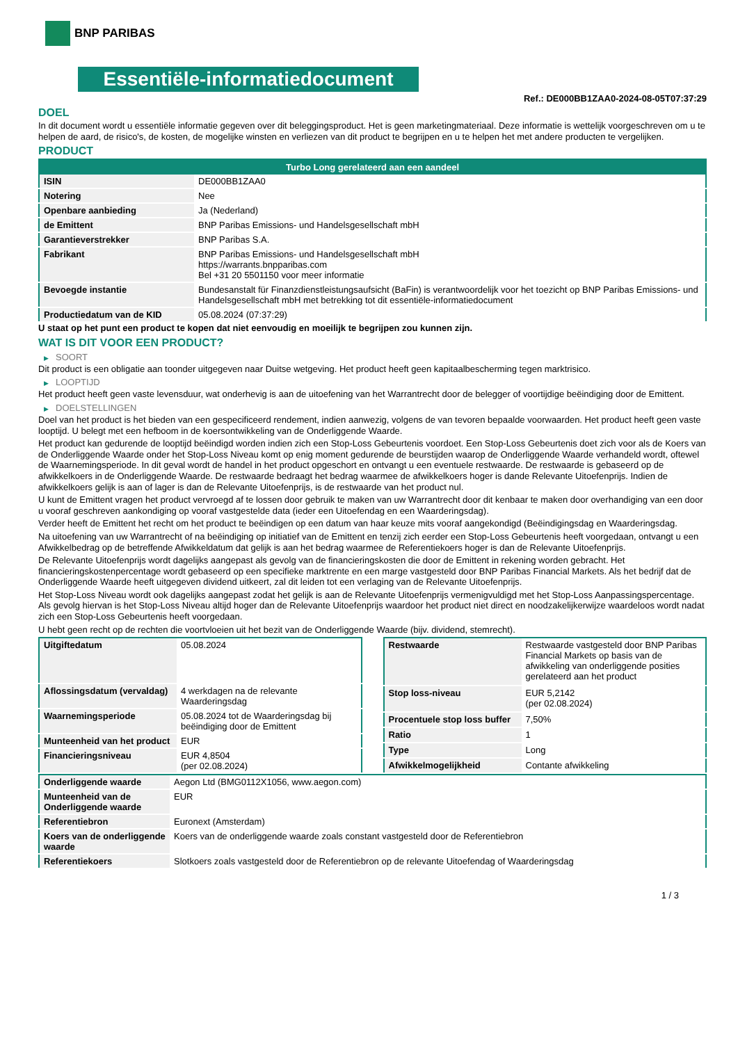BNP PARIBAS
Essentiële-informatiedocument
Ref.: DE000BB1ZAA0-2024-08-05T07:37:29
DOEL
In dit document wordt u essentiële informatie gegeven over dit beleggingsproduct. Het is geen marketingmateriaal. Deze informatie is wettelijk voorgeschreven om u te helpen de aard, de risico's, de kosten, de mogelijke winsten en verliezen van dit product te begrijpen en u te helpen het met andere producten te vergelijken.
PRODUCT
| Turbo Long gerelateerd aan een aandeel | |
| --- | --- |
| ISIN | DE000BB1ZAA0 |
| Notering | Nee |
| Openbare aanbieding | Ja (Nederland) |
| de Emittent | BNP Paribas Emissions- und Handelsgesellschaft mbH |
| Garantieverstrekker | BNP Paribas S.A. |
| Fabrikant | BNP Paribas Emissions- und Handelsgesellschaft mbH https://warrants.bnpparibas.com Bel +31 20 5501150 voor meer informatie |
| Bevoegde instantie | Bundesanstalt für Finanzdienstleistungsaufsicht (BaFin) is verantwoordelijk voor het toezicht op BNP Paribas Emissions- und Handelsgesellschaft mbH met betrekking tot dit essentiële-informatiedocument |
| Productiedatum van de KID | 05.08.2024 (07:37:29) |
U staat op het punt een product te kopen dat niet eenvoudig en moeilijk te begrijpen zou kunnen zijn.
WAT IS DIT VOOR EEN PRODUCT?
▶ SOORT
Dit product is een obligatie aan toonder uitgegeven naar Duitse wetgeving. Het product heeft geen kapitaalbescherming tegen marktrisico.
▶ LOOPTIJD
Het product heeft geen vaste levensduur, wat onderhevig is aan de uitoefening van het Warrantrecht door de belegger of voortijdige beëindiging door de Emittent.
▶ DOELSTELLINGEN
Doel van het product is het bieden van een gespecificeerd rendement, indien aanwezig, volgens de van tevoren bepaalde voorwaarden. Het product heeft geen vaste looptijd. U belegt met een hefboom in de koersontwikkeling van de Onderliggende Waarde.
Het product kan gedurende de looptijd beëindigd worden indien zich een Stop-Loss Gebeurtenis voordoet. Een Stop-Loss Gebeurtenis doet zich voor als de Koers van de Onderliggende Waarde onder het Stop-Loss Niveau komt op enig moment gedurende de beurstijden waarop de Onderliggende Waarde verhandeld wordt, oftewel de Waarnemingsperiode. In dit geval wordt de handel in het product opgeschort en ontvangt u een eventuele restwaarde. De restwaarde is gebaseerd op de afwikkelkoers in de Onderliggende Waarde. De restwaarde bedraagt het bedrag waarmee de afwikkelkoers hoger is dande Relevante Uitoefenprijs. Indien de afwikkelkoers gelijk is aan of lager is dan de Relevante Uitoefenprijs, is de restwaarde van het product nul.
U kunt de Emittent vragen het product vervroegd af te lossen door gebruik te maken van uw Warrantrecht door dit kenbaar te maken door overhandiging van een door u vooraf geschreven aankondiging op vooraf vastgestelde data (ieder een Uitoefendag en een Waarderingsdag).
Verder heeft de Emittent het recht om het product te beëindigen op een datum van haar keuze mits vooraf aangekondigd (Beëindigingsdag en Waarderingsdag.
Na uitoefening van uw Warrantrecht of na beëindiging op initiatief van de Emittent en tenzij zich eerder een Stop-Loss Gebeurtenis heeft voorgedaan, ontvangt u een Afwikkelbedrag op de betreffende Afwikkeldatum dat gelijk is aan het bedrag waarmee de Referentiekoers hoger is dan de Relevante Uitoefenprijs.
De Relevante Uitoefenprijs wordt dagelijks aangepast als gevolg van de financieringskosten die door de Emittent in rekening worden gebracht. Het financieringskostenpercentage wordt gebaseerd op een specifieke marktrente en een marge vastgesteld door BNP Paribas Financial Markets. Als het bedrijf dat de Onderliggende Waarde heeft uitgegeven dividend uitkeert, zal dit leiden tot een verlaging van de Relevante Uitoefenprijs.
Het Stop-Loss Niveau wordt ook dagelijks aangepast zodat het gelijk is aan de Relevante Uitoefenprijs vermenigvuldigd met het Stop-Loss Aanpassingspercentage. Als gevolg hiervan is het Stop-Loss Niveau altijd hoger dan de Relevante Uitoefenprijs waardoor het product niet direct en noodzakelijkerwijze waardeloos wordt nadat zich een Stop-Loss Gebeurtenis heeft voorgedaan.
U hebt geen recht op de rechten die voortvloeien uit het bezit van de Onderliggende Waarde (bijv. dividend, stemrecht).
| Uitgiftedatum | 05.08.2024 |
| Aflossingsdatum (vervaldag) | 4 werkdagen na de relevante Waarderingsdag |
| Waarnemingsperiode | 05.08.2024 tot de Waarderingsdag bij beëindiging door de Emittent |
| Munteenheid van het product | EUR |
| Financieringsniveau | EUR 4,8504 (per 02.08.2024) |
| Restwaarde | Restwaarde vastgesteld door BNP Paribas Financial Markets op basis van de afwikkeling van onderliggende posities gerelateerd aan het product |
| Stop loss-niveau | EUR 5,2142 (per 02.08.2024) |
| Procentuele stop loss buffer | 7,50% |
| Ratio | 1 |
| Type | Long |
| Afwikkelmogelijkheid | Contante afwikkeling |
| Onderliggende waarde | Aegon Ltd (BMG0112X1056, www.aegon.com) |
| Munteenheid van de Onderliggende waarde | EUR |
| Referentiebron | Euronext (Amsterdam) |
| Koers van de onderliggende waarde | Koers van de onderliggende waarde zoals constant vastgesteld door de Referentiebron |
| Referentiekoers | Slotkoers zoals vastgesteld door de Referentiebron op de relevante Uitoefendag of Waarderingsdag |
1 / 3